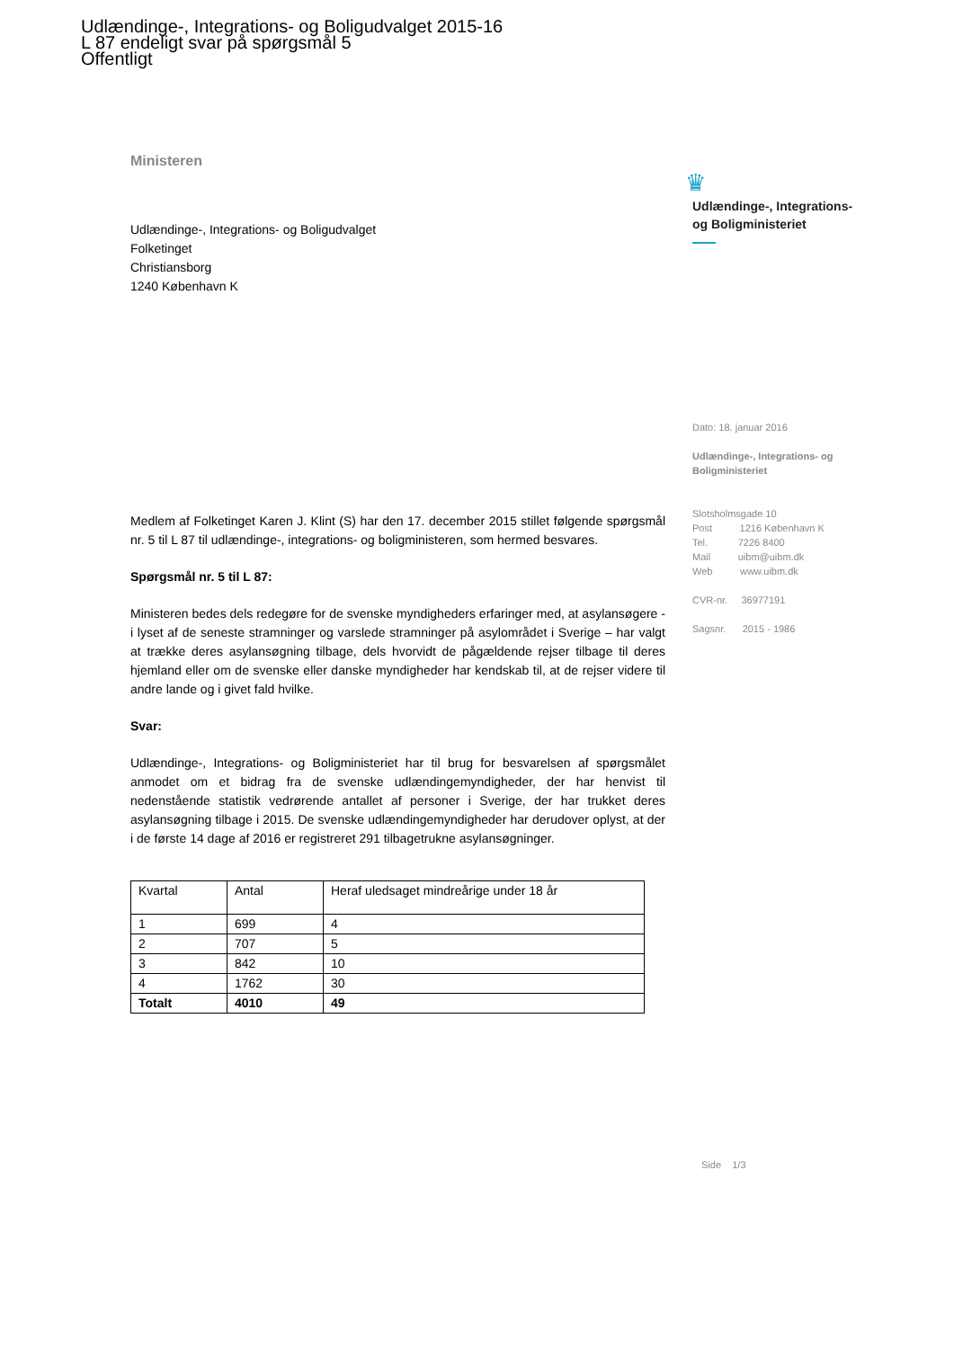Udlændinge-, Integrations- og Boligudvalget 2015-16
L 87 endeligt svar på spørgsmål 5
Offentligt
Ministeren
Udlændinge-, Integrations- og Boligudvalget
Folketinget
Christiansborg
1240 København K
Medlem af Folketinget Karen J. Klint (S) har den 17. december 2015 stillet følgende spørgsmål nr. 5 til L 87 til udlændinge-, integrations- og boligministeren, som hermed besvares.
Spørgsmål nr. 5 til L 87:
Ministeren bedes dels redegøre for de svenske myndigheders erfaringer med, at asylansøgere - i lyset af de seneste stramninger og varslede stramninger på asylområdet i Sverige – har valgt at trække deres asylansøgning tilbage, dels hvorvidt de pågældende rejser tilbage til deres hjemland eller om de svenske eller danske myndigheder har kendskab til, at de rejser videre til andre lande og i givet fald hvilke.
Svar:
Udlændinge-, Integrations- og Boligministeriet har til brug for besvarelsen af spørgsmålet anmodet om et bidrag fra de svenske udlændingemyndigheder, der har henvist til nedenstående statistik vedrørende antallet af personer i Sverige, der har trukket deres asylansøgning tilbage i 2015. De svenske udlændingemyndigheder har derudover oplyst, at der i de første 14 dage af 2016 er registreret 291 tilbagetrukne asylansøgninger.
| Kvartal | Antal | Heraf uledsaget mindreårige under 18 år |
| 1 | 699 | 4 |
| 2 | 707 | 5 |
| 3 | 842 | 10 |
| 4 | 1762 | 30 |
| Totalt | 4010 | 49 |
♛
Udlændinge-, Integrations-
og Boligministeriet
Dato: 18. januar 2016
Udlændinge-, Integrations- og Boligministeriet
Slotsholmsgade 10
Post 1216 København K
Tel. 7226 8400
Mail uibm@uibm.dk
Web www.uibm.dk
CVR-nr. 36977191
Sagsnr. 2015 - 1986
Side 1/3